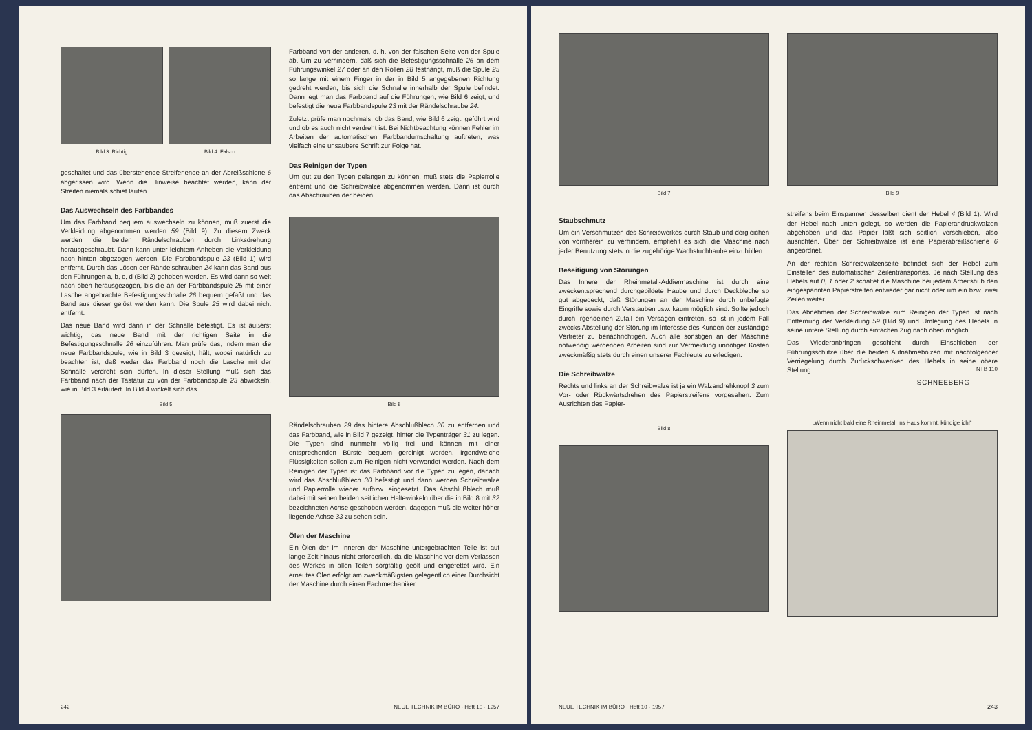Bild 3. Richtig Bild 4. Falsch
geschaltet und das überstehende Streifenende an der Abreißschiene 6 abgerissen wird. Wenn die Hinweise beachtet werden, kann der Streifen niemals schief laufen.
Das Auswechseln des Farbbandes
Um das Farbband bequem auswechseln zu können, muß zuerst die Verkleidung abgenommen werden 59 (Bild 9). Zu diesem Zweck werden die beiden Rändelschrauben durch Linksdrehung herausgeschraubt. Dann kann unter leichtem Anheben die Verkleidung nach hinten abgezogen werden. Die Farbbandspule 23 (Bild 1) wird entfernt. Durch das Lösen der Rändelschrauben 24 kann das Band aus den Führungen a, b, c, d (Bild 2) gehoben werden. Es wird dann so weit nach oben herausgezogen, bis die an der Farbbandspule 25 mit einer Lasche angebrachte Befestigungsschnalle 26 bequem gefaßt und das Band aus dieser gelöst werden kann. Die Spule 25 wird dabei nicht entfernt.
Das neue Band wird dann in der Schnalle befestigt. Es ist äußerst wichtig, das neue Band mit der richtigen Seite in die Befestigungsschnalle 26 einzuführen. Man prüfe das, indem man die neue Farbbandspule, wie in Bild 3 gezeigt, hält, wobei natürlich zu beachten ist, daß weder das Farbband noch die Lasche mit der Schnalle verdreht sein dürfen. In dieser Stellung muß sich das Farbband nach der Tastatur zu von der Farbbandspule 23 abwickeln, wie in Bild 3 erläutert. In Bild 4 wickelt sich das
Bild 5
242
Farbband von der anderen, d. h. von der falschen Seite von der Spule ab. Um zu verhindern, daß sich die Befestigungsschnalle 26 an dem Führungswinkel 27 oder an den Rollen 28 festhängt, muß die Spule 25 so lange mit einem Finger in der in Bild 5 angegebenen Richtung gedreht werden, bis sich die Schnalle innerhalb der Spule befindet. Dann legt man das Farbband auf die Führungen, wie Bild 6 zeigt, und befestigt die neue Farbbandspule 23 mit der Rändelschraube 24.
Zuletzt prüfe man nochmals, ob das Band, wie Bild 6 zeigt, geführt wird und ob es auch nicht verdreht ist. Bei Nichtbeachtung können Fehler im Arbeiten der automatischen Farbbandumschaltung auftreten, was vielfach eine unsaubere Schrift zur Folge hat.
Das Reinigen der Typen
Um gut zu den Typen gelangen zu können, muß stets die Papierrolle entfernt und die Schreibwalze abgenommen werden. Dann ist durch das Abschrauben der beiden
Bild 6
Rändelschrauben 29 das hintere Abschlußblech 30 zu entfernen und das Farbband, wie in Bild 7 gezeigt, hinter die Typenträger 31 zu legen. Die Typen sind nunmehr völlig frei und können mit einer entsprechenden Bürste bequem gereinigt werden. Irgendwelche Flüssigkeiten sollen zum Reinigen nicht verwendet werden. Nach dem Reinigen der Typen ist das Farbband vor die Typen zu legen, danach wird das Abschlußblech 30 befestigt und dann werden Schreibwalze und Papierrolle wieder aufbzw. eingesetzt. Das Abschlußblech muß dabei mit seinen beiden seitlichen Haltewinkeln über die in Bild 8 mit 32 bezeichneten Achse geschoben werden, dagegen muß die weiter höher liegende Achse 33 zu sehen sein.
Ölen der Maschine
Ein Ölen der im Inneren der Maschine untergebrachten Teile ist auf lange Zeit hinaus nicht erforderlich, da die Maschine vor dem Verlassen des Werkes in allen Teilen sorgfältig geölt und eingefettet wird. Ein erneutes Ölen erfolgt am zweckmäßigsten gelegentlich einer Durchsicht der Maschine durch einen Fachmechaniker.
NEUE TECHNIK IM BÜRO · Heft 10 · 1957
Bild 7
Staubschmutz
Um ein Verschmutzen des Schreibwerkes durch Staub und dergleichen von vornherein zu verhindern, empfiehlt es sich, die Maschine nach jeder Benutzung stets in die zugehörige Wachstuchhaube einzuhüllen.
Beseitigung von Störungen
Das Innere der Rheinmetall-Addiermaschine ist durch eine zweckentsprechend durchgebildete Haube und durch Deckbleche so gut abgedeckt, daß Störungen an der Maschine durch unbefugte Eingriffe sowie durch Verstauben usw. kaum möglich sind. Sollte jedoch durch irgendeinen Zufall ein Versagen eintreten, so ist in jedem Fall zwecks Abstellung der Störung im Interesse des Kunden der zuständige Vertreter zu benachrichtigen. Auch alle sonstigen an der Maschine notwendig werdenden Arbeiten sind zur Vermeidung unnötiger Kosten zweckmäßig stets durch einen unserer Fachleute zu erledigen.
Die Schreibwalze
Rechts und links an der Schreibwalze ist je ein Walzendrehknopf 3 zum Vor- oder Rückwärtsdrehen des Papierstreifens vorgesehen. Zum Ausrichten des Papier-
Bild 8
NEUE TECHNIK IM BÜRO · Heft 10 · 1957
Bild 9
streifens beim Einspannen desselben dient der Hebel 4 (Bild 1). Wird der Hebel nach unten gelegt, so werden die Papierandruckwalzen abgehoben und das Papier läßt sich seitlich verschieben, also ausrichten. Über der Schreibwalze ist eine Papierabreißschiene 6 angeordnet.
An der rechten Schreibwalzenseite befindet sich der Hebel zum Einstellen des automatischen Zeilentransportes. Je nach Stellung des Hebels auf 0, 1 oder 2 schaltet die Maschine bei jedem Arbeitshub den eingespannten Papierstreifen entweder gar nicht oder um ein bzw. zwei Zeilen weiter.
Das Abnehmen der Schreibwalze zum Reinigen der Typen ist nach Entfernung der Verkleidung 59 (Bild 9) und Umlegung des Hebels in seine untere Stellung durch einfachen Zug nach oben möglich.
Das Wiederanbringen geschieht durch Einschieben der Führungsschlitze über die beiden Aufnahmebolzen mit nachfolgender Verriegelung durch Zurückschwenken des Hebels in seine obere Stellung. NTB 110
SCHNEEBERG
„Wenn nicht bald eine Rheinmetall ins Haus kommt, kündige ich!“
243